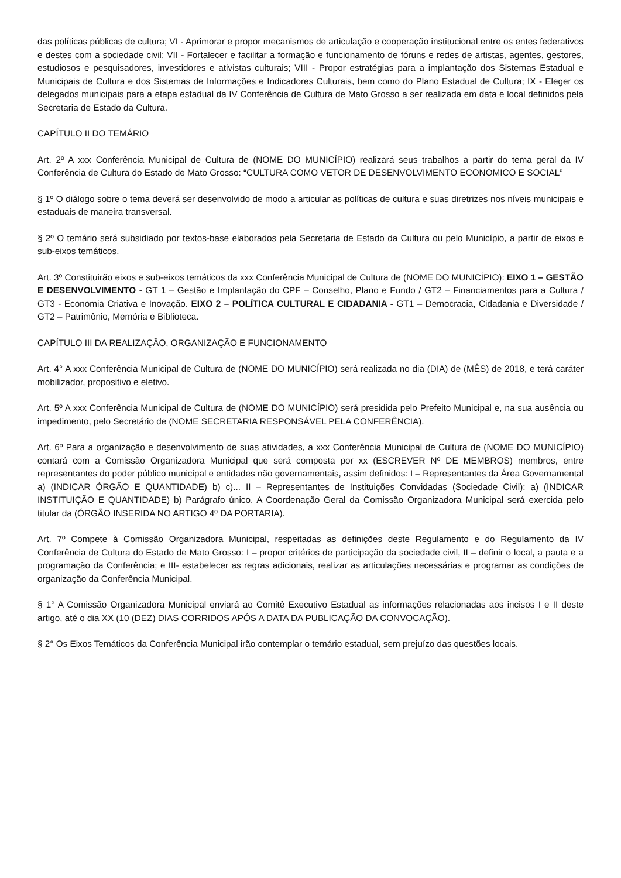das políticas públicas de cultura; VI - Aprimorar e propor mecanismos de articulação e cooperação institucional entre os entes federativos e destes com a sociedade civil; VII - Fortalecer e facilitar a formação e funcionamento de fóruns e redes de artistas, agentes, gestores, estudiosos e pesquisadores, investidores e ativistas culturais; VIII - Propor estratégias para a implantação dos Sistemas Estadual e Municipais de Cultura e dos Sistemas de Informações e Indicadores Culturais, bem como do Plano Estadual de Cultura; IX - Eleger os delegados municipais para a etapa estadual da IV Conferência de Cultura de Mato Grosso a ser realizada em data e local definidos pela Secretaria de Estado da Cultura.
CAPÍTULO II DO TEMÁRIO
Art. 2º A xxx Conferência Municipal de Cultura de (NOME DO MUNICÍPIO) realizará seus trabalhos a partir do tema geral da IV Conferência de Cultura do Estado de Mato Grosso: “CULTURA COMO VETOR DE DESENVOLVIMENTO ECONOMICO E SOCIAL”
§ 1º O diálogo sobre o tema deverá ser desenvolvido de modo a articular as políticas de cultura e suas diretrizes nos níveis municipais e estaduais de maneira transversal.
§ 2º O temário será subsidiado por textos-base elaborados pela Secretaria de Estado da Cultura ou pelo Município, a partir de eixos e sub-eixos temáticos.
Art. 3º Constituirão eixos e sub-eixos temáticos da xxx Conferência Municipal de Cultura de (NOME DO MUNICÍPIO): EIXO 1 – GESTÃO E DESENVOLVIMENTO - GT 1 – Gestão e Implantação do CPF – Conselho, Plano e Fundo / GT2 – Financiamentos para a Cultura / GT3 - Economia Criativa e Inovação. EIXO 2 – POLÍTICA CULTURAL E CIDADANIA - GT1 – Democracia, Cidadania e Diversidade / GT2 – Patrimônio, Memória e Biblioteca.
CAPÍTULO III DA REALIZAÇÃO, ORGANIZAÇÃO E FUNCIONAMENTO
Art. 4° A xxx Conferência Municipal de Cultura de (NOME DO MUNICÍPIO) será realizada no dia (DIA) de (MÊS) de 2018, e terá caráter mobilizador, propositivo e eletivo.
Art. 5º A xxx Conferência Municipal de Cultura de (NOME DO MUNICÍPIO) será presidida pelo Prefeito Municipal e, na sua ausência ou impedimento, pelo Secretário de (NOME SECRETARIA RESPONSÁVEL PELA CONFERÊNCIA).
Art. 6º Para a organização e desenvolvimento de suas atividades, a xxx Conferência Municipal de Cultura de (NOME DO MUNICÍPIO) contará com a Comissão Organizadora Municipal que será composta por xx (ESCREVER Nº DE MEMBROS) membros, entre representantes do poder público municipal e entidades não governamentais, assim definidos: I – Representantes da Área Governamental a) (INDICAR ÓRGÃO E QUANTIDADE) b) c)... II – Representantes de Instituições Convidadas (Sociedade Civil): a) (INDICAR INSTITUIÇÃO E QUANTIDADE) b) Parágrafo único. A Coordenação Geral da Comissão Organizadora Municipal será exercida pelo titular da (ÓRGÃO INSERIDA NO ARTIGO 4º DA PORTARIA).
Art. 7º Compete à Comissão Organizadora Municipal, respeitadas as definições deste Regulamento e do Regulamento da IV Conferência de Cultura do Estado de Mato Grosso: I – propor critérios de participação da sociedade civil, II – definir o local, a pauta e a programação da Conferência; e III- estabelecer as regras adicionais, realizar as articulações necessárias e programar as condições de organização da Conferência Municipal.
§ 1° A Comissão Organizadora Municipal enviará ao Comitê Executivo Estadual as informações relacionadas aos incisos I e II deste artigo, até o dia XX (10 (DEZ) DIAS CORRIDOS APÓS A DATA DA PUBLICAÇÃO DA CONVOCAÇÃO).
§ 2° Os Eixos Temáticos da Conferência Municipal irão contemplar o temário estadual, sem prejuízo das questões locais.